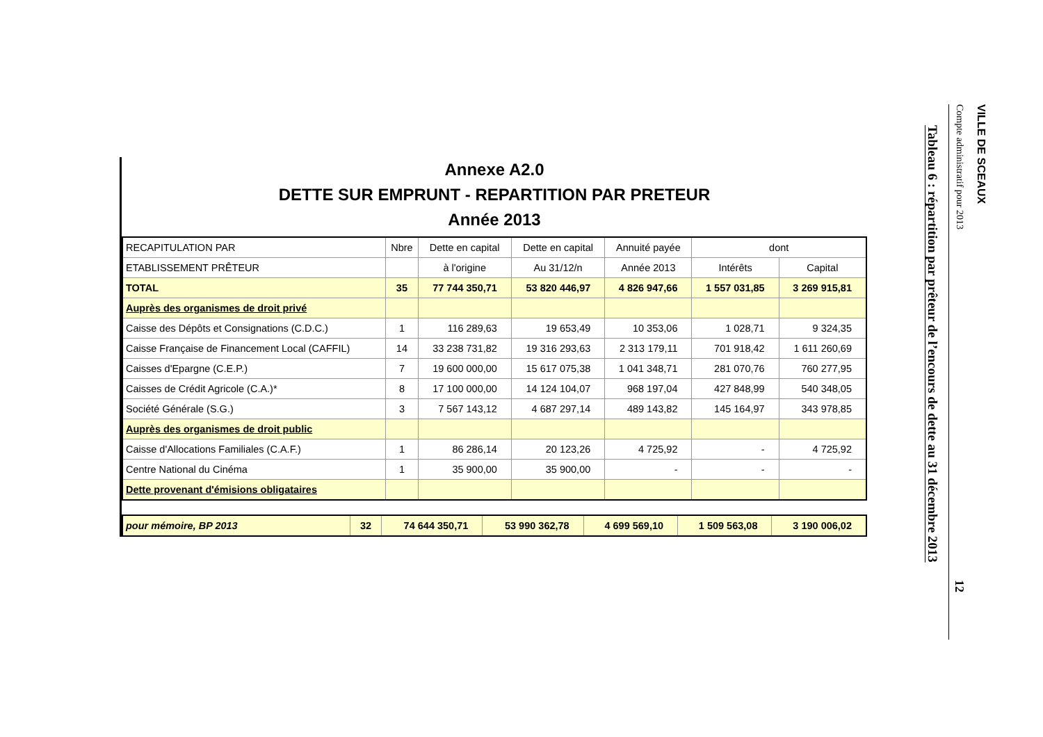Annexe A2.0
DETTE SUR EMPRUNT - REPARTITION PAR PRETEUR
Année 2013
| RECAPITULATION PAR | Nbre | Dette en capital | Dette en capital | Annuité payée | dont | |
| --- | --- | --- | --- | --- | --- | --- |
| ETABLISSEMENT PRÊTEUR | | à l'origine | Au 31/12/n | Année 2013 | Intérêts | Capital |
| TOTAL | 35 | 77 744 350,71 | 53 820 446,97 | 4 826 947,66 | 1 557 031,85 | 3 269 915,81 |
| Auprès des organismes de droit privé | | | | | | |
| Caisse des Dépôts et Consignations (C.D.C.) | 1 | 116 289,63 | 19 653,49 | 10 353,06 | 1 028,71 | 9 324,35 |
| Caisse Française de Financement Local (CAFFIL) | 14 | 33 238 731,82 | 19 316 293,63 | 2 313 179,11 | 701 918,42 | 1 611 260,69 |
| Caisses d'Epargne (C.E.P.) | 7 | 19 600 000,00 | 15 617 075,38 | 1 041 348,71 | 281 070,76 | 760 277,95 |
| Caisses de Crédit Agricole (C.A.)* | 8 | 17 100 000,00 | 14 124 104,07 | 968 197,04 | 427 848,99 | 540 348,05 |
| Société Générale (S.G.) | 3 | 7 567 143,12 | 4 687 297,14 | 489 143,82 | 145 164,97 | 343 978,85 |
| Auprès des organismes de droit public | | | | | | |
| Caisse d'Allocations Familiales (C.A.F.) | 1 | 86 286,14 | 20 123,26 | 4 725,92 | - | 4 725,92 |
| Centre National du Cinéma | 1 | 35 900,00 | 35 900,00 | - | - | - |
| Dette provenant d'émisions obligataires | | | | | | |
| pour mémoire, BP 2013 | 32 | 74 644 350,71 | 53 990 362,78 | 4 699 569,10 | 1 509 563,08 | 3 190 006,02 |
VILLE DE SCEAUX
Compte administratif pour 2013 12
Tableau 6 : répartition par prêteur de l’encours de dette au 31 décembre 2013